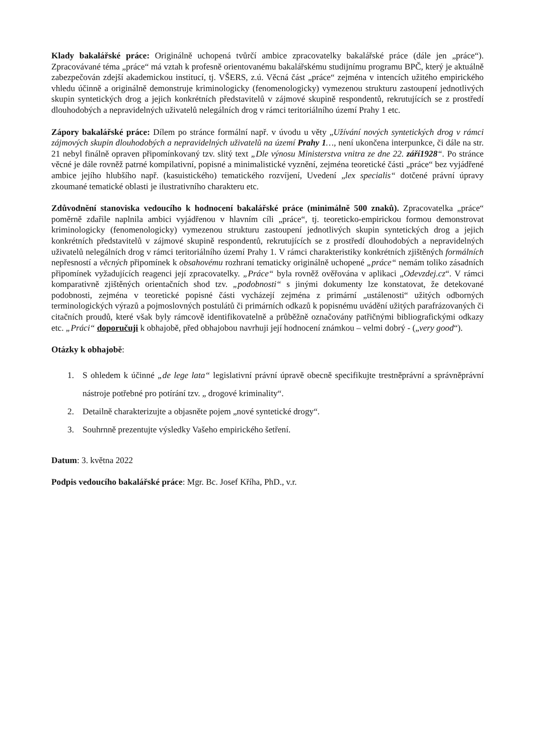Klady bakalářské práce: Originálně uchopená tvůrčí ambice zpracovatelky bakalářské práce (dále jen „práce“). Zpracovávané téma „práce“ má vztah k profesně orientovanému bakalářskému studijnímu programu BPČ, který je aktuálně zabezpečován zdejší akademickou institucí, tj. VŠERS, z.ú. Věcná část „práce“ zejména v intencích užitého empirického vhledu účinně a originálně demonstruje kriminologicky (fenomenologicky) vymezenou strukturu zastoupení jednotlivých skupin syntetických drog a jejich konkrétních představitelů v zájmové skupině respondentů, rekrutujících se z prostředí dlouhodobých a nepravidelných uživatelů nelegálních drog v rámci teritoriálního území Prahy 1 etc.
Zápory bakalářské práce: Dílem po stránce formální např. v úvodu u věty „Užívání nových syntetických drog v rámci zájmových skupin dlouhodobých a nepravidelných uživatelů na území Prahy 1…, není ukončena interpunkce, či dále na str. 21 nebyl finálně opraven připomínkovaný tzv. slitý text „Dle výnosu Ministerstva vnitra ze dne 22. září1928“. Po stránce věcné je dále rovněž patrné kompilativní, popisné a minimalistické vyznění, zejména teoretické části „práce“ bez vyjádřené ambice jejího hlubšího např. (kasuistického) tematického rozvíjení, Uvedení „lex specialis“ dotčené právní úpravy zkoumané tematické oblasti je ilustrativního charakteru etc.
Zdůvodnění stanoviska vedoucího k hodnocení bakalářské práce (minimálně 500 znaků). Zpracovatelka „práce“ poměrně zdařile naplnila ambici vyjádřenou v hlavním cíli „práce“, tj. teoreticko-empirickou formou demonstrovat kriminologicky (fenomenologicky) vymezenou strukturu zastoupení jednotlivých skupin syntetických drog a jejich konkrétních představitelů v zájmové skupině respondentů, rekrutujících se z prostředí dlouhodobých a nepravidelných uživatelů nelegálních drog v rámci teritoriálního území Prahy 1. V rámci charakteristiky konkrétních zjištěných formálních nepřesností a věcných připomínek k obsahovému rozhraní tematicky originálně uchopené „práce“ nemám toliko zásadních připomínek vyžadujících reagenci její zpracovatelky. „Práce“ byla rovněž ověřována v aplikaci „Odevzdej.cz“. V rámci komparativně zjištěných orientačních shod tzv. „podobnosti“ s jinými dokumenty lze konstatovat, že detekované podobnosti, zejména v teoretické popisné části vycházejí zejména z primární „ustálenosti“ užitých odborných terminologických výrazů a pojmoslovných postulátů či primárních odkazů k popisnému uvádění užitých parafrázovaných či citačních proudů, které však byly rámcově identifikovatelně a průběžně označovány patřičnými bibliografickými odkazy etc. „Práci“ doporučuji k obhajobě, před obhajobou navrhuji její hodnocení známkou – velmi dobrý - („very good“).
Otázky k obhajobě:
1. S ohledem k účinné „de lege lata“ legislativní právní úpravě obecně specifikujte trestněprávní a správněprávní nástroje potřebné pro potírání tzv. „ drogové kriminality“.
2. Detailně charakterizujte a objasněte pojem „nové syntetické drogy“.
3. Souhrnně prezentujte výsledky Vašeho empirického šetření.
Datum: 3. května 2022
Podpis vedoucího bakalářské práce: Mgr. Bc. Josef Kříha, PhD., v.r.